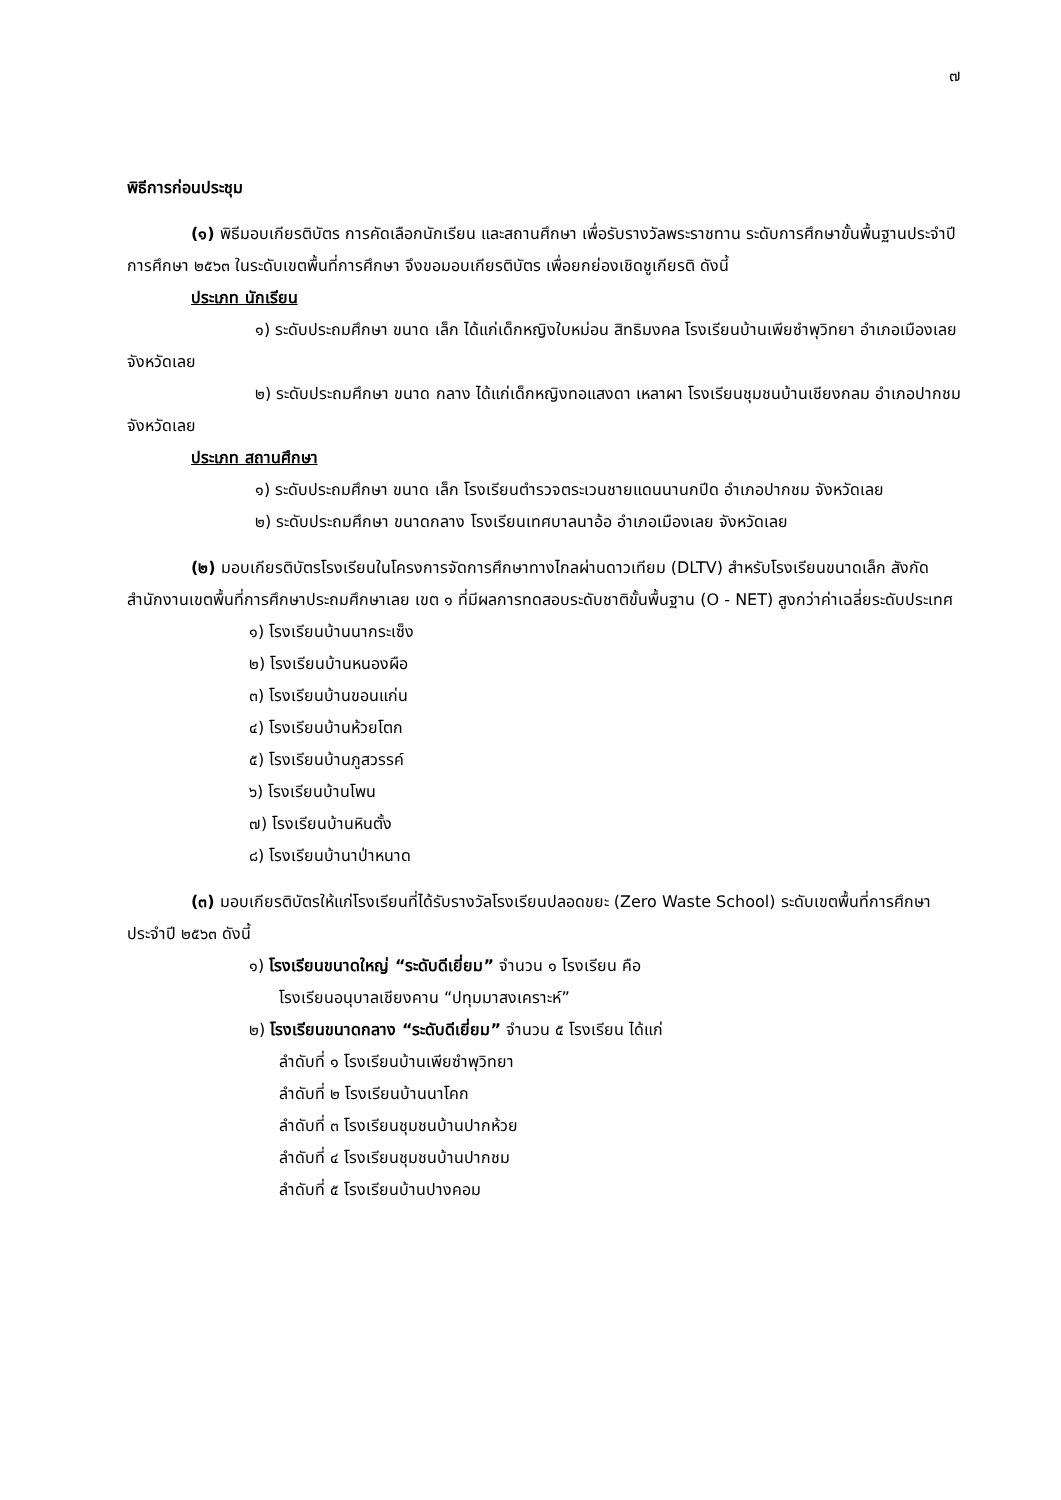๗
พิธีการก่อนประชุม
(๑) พิธีมอบเกียรติบัตร การคัดเลือกนักเรียน และสถานศึกษา เพื่อรับรางวัลพระราชทาน ระดับการศึกษาขั้นพื้นฐานประจำปีการศึกษา ๒๕๖๓ ในระดับเขตพื้นที่การศึกษา จึงขอมอบเกียรติบัตร เพื่อยกย่องเชิดชูเกียรติ ดังนี้
ประเภท นักเรียน
๑) ระดับประถมศึกษา ขนาด เล็ก ได้แก่เด็กหญิงใบหม่อน สิทธิมงคล โรงเรียนบ้านเพียซำพุวิทยา อำเภอเมืองเลย จังหวัดเลย
๒) ระดับประถมศึกษา ขนาด กลาง ได้แก่เด็กหญิงทอแสงดา เหลาผา โรงเรียนชุมชนบ้านเชียงกลม อำเภอปากชม จังหวัดเลย
ประเภท สถานศึกษา
๑) ระดับประถมศึกษา ขนาด เล็ก โรงเรียนตำรวจตระเวนชายแดนนานกปีด อำเภอปากชม จังหวัดเลย
๒) ระดับประถมศึกษา ขนาดกลาง โรงเรียนเทศบาลนาอ้อ อำเภอเมืองเลย จังหวัดเลย
(๒) มอบเกียรติบัตรโรงเรียนในโครงการจัดการศึกษาทางไกลผ่านดาวเทียม (DLTV) สำหรับโรงเรียนขนาดเล็ก สังกัด สำนักงานเขตพื้นที่การศึกษาประถมศึกษาเลย เขต ๑ ที่มีผลการทดสอบระดับชาติขั้นพื้นฐาน (O - NET) สูงกว่าค่าเฉลี่ยระดับประเทศ
๑) โรงเรียนบ้านนากระเซ็ง
๒) โรงเรียนบ้านหนองผือ
๓) โรงเรียนบ้านขอนแก่น
๔) โรงเรียนบ้านห้วยโตก
๕) โรงเรียนบ้านภูสวรรค์
๖) โรงเรียนบ้านโพน
๗) โรงเรียนบ้านหินตั้ง
๘) โรงเรียนบ้านาป่าหนาด
(๓) มอบเกียรติบัตรให้แก่โรงเรียนที่ได้รับรางวัลโรงเรียนปลอดขยะ (Zero Waste School) ระดับเขตพื้นที่การศึกษา ประจำปี ๒๕๖๓ ดังนี้
๑) โรงเรียนขนาดใหญ่ “ระดับดีเยี่ยม” จำนวน ๑ โรงเรียน คือ
โรงเรียนอนุบาลเชียงคาน “ปทุมมาสงเคราะห์”
๒) โรงเรียนขนาดกลาง “ระดับดีเยี่ยม” จำนวน ๕ โรงเรียน ได้แก่
ลำดับที่ ๑ โรงเรียนบ้านเพียซำพุวิทยา
ลำดับที่ ๒ โรงเรียนบ้านนาโคก
ลำดับที่ ๓ โรงเรียนชุมชนบ้านปากห้วย
ลำดับที่ ๔ โรงเรียนชุมชนบ้านปากชม
ลำดับที่ ๕ โรงเรียนบ้านปางคอม